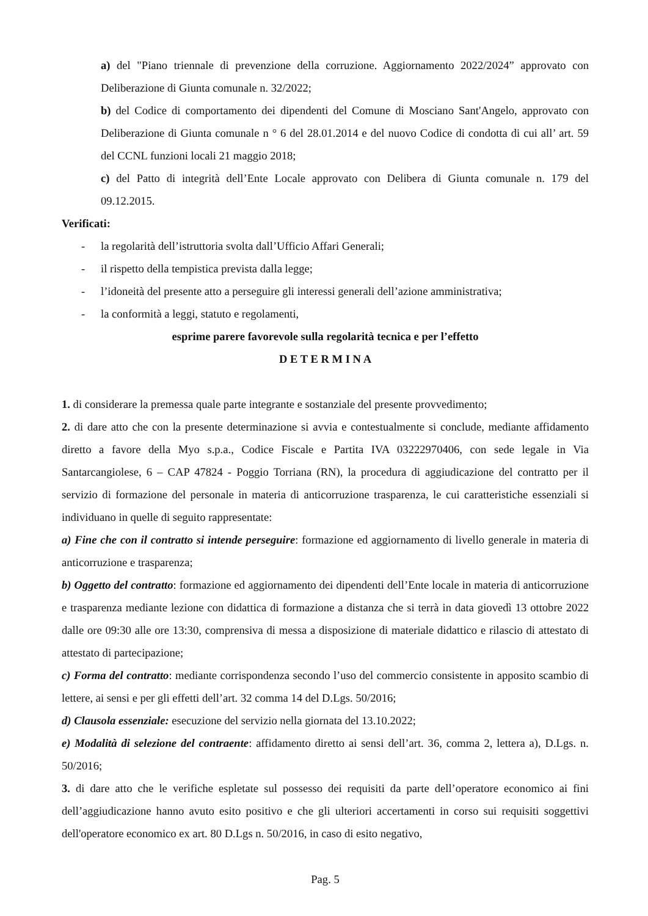a) del "Piano triennale di prevenzione della corruzione. Aggiornamento 2022/2024” approvato con Deliberazione di Giunta comunale n. 32/2022;
b) del Codice di comportamento dei dipendenti del Comune di Mosciano Sant'Angelo, approvato con Deliberazione di Giunta comunale n ° 6 del 28.01.2014 e del nuovo Codice di condotta di cui all’ art. 59 del CCNL funzioni locali 21 maggio 2018;
c) del Patto di integrità dell’Ente Locale approvato con Delibera di Giunta comunale n. 179 del 09.12.2015.
Verificati:
- la regolarità dell’istruttoria svolta dall’Ufficio Affari Generali;
- il rispetto della tempistica prevista dalla legge;
- l’idoneità del presente atto a perseguire gli interessi generali dell’azione amministrativa;
- la conformità a leggi, statuto e regolamenti,
esprime parere favorevole sulla regolarità tecnica e per l’effetto
D E T E R M I N A
1. di considerare la premessa quale parte integrante e sostanziale del presente provvedimento;
2. di dare atto che con la presente determinazione si avvia e contestualmente si conclude, mediante affidamento diretto a favore della Myo s.p.a., Codice Fiscale e Partita IVA 03222970406, con sede legale in Via Santarcangiolese, 6 – CAP 47824 - Poggio Torriana (RN), la procedura di aggiudicazione del contratto per il servizio di formazione del personale in materia di anticorruzione trasparenza, le cui caratteristiche essenziali si individuano in quelle di seguito rappresentate:
a) Fine che con il contratto si intende perseguire: formazione ed aggiornamento di livello generale in materia di anticorruzione e trasparenza;
b) Oggetto del contratto: formazione ed aggiornamento dei dipendenti dell’Ente locale in materia di anticorruzione e trasparenza mediante lezione con didattica di formazione a distanza che si terrà in data giovedì 13 ottobre 2022 dalle ore 09:30 alle ore 13:30, comprensiva di messa a disposizione di materiale didattico e rilascio di attestato di attestato di partecipazione;
c) Forma del contratto: mediante corrispondenza secondo l’uso del commercio consistente in apposito scambio di lettere, ai sensi e per gli effetti dell’art. 32 comma 14 del D.Lgs. 50/2016;
d) Clausola essenziale: esecuzione del servizio nella giornata del 13.10.2022;
e) Modalità di selezione del contraente: affidamento diretto ai sensi dell’art. 36, comma 2, lettera a), D.Lgs. n. 50/2016;
3. di dare atto che le verifiche espletate sul possesso dei requisiti da parte dell’operatore economico ai fini dell’aggiudicazione hanno avuto esito positivo e che gli ulteriori accertamenti in corso sui requisiti soggettivi dell'operatore economico ex art. 80 D.Lgs n. 50/2016, in caso di esito negativo,
Pag. 5